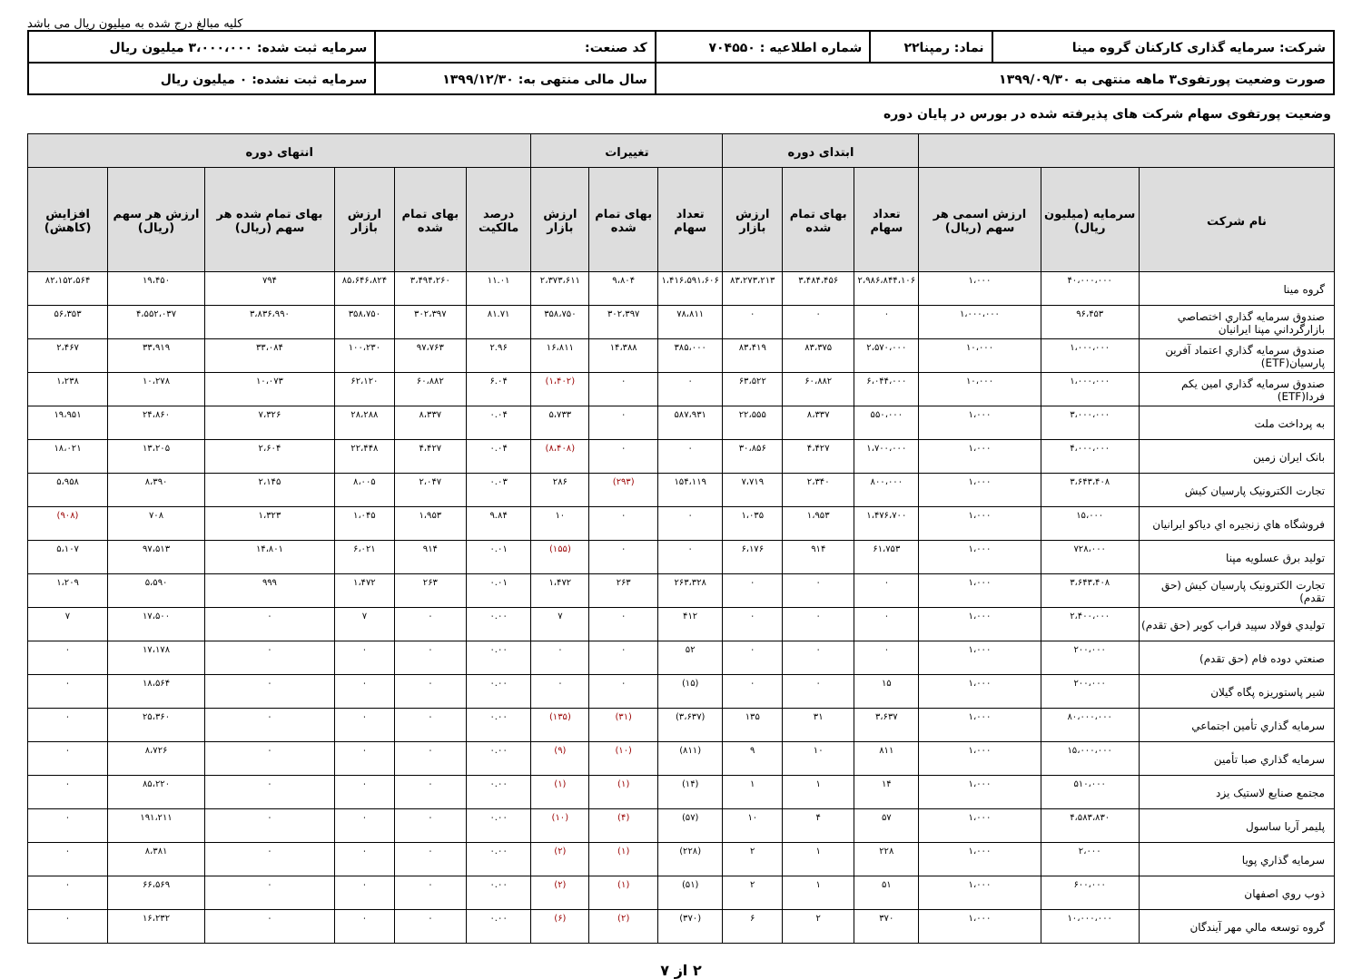کلیه مبالغ درج شده به میلیون ریال می باشد
| شرکت: سرمایه گذاری کارکنان گروه مینا | نماد: رمپنا۲۲ | شماره اطلاعیه : ۷۰۴۵۵۰ | کد صنعت: | سرمایه ثبت شده: ۳،۰۰۰،۰۰۰ میلیون ریال |
| صورت وضعیت پورتفوی۳ ماهه منتهی به ۱۳۹۹/۰۹/۳۰ | | | سال مالی منتهی به: ۱۳۹۹/۱۲/۳۰ | سرمایه ثبت نشده: ۰ میلیون ریال |
وضعیت پورتفوی سهام شرکت های پذیرفته شده در بورس در پایان دوره
| | | | ابتدای دوره | | | تغییرات | | | انتهای دوره | | | | | |
| --- | --- | --- | --- | --- | --- | --- | --- | --- | --- | --- | --- | --- | --- | --- |
| نام شرکت | سرمایه (میلیون ریال) | ارزش اسمی هر سهم (ریال) | تعداد سهام | بهای تمام شده | ارزش بازار | تعداد سهام | بهای تمام شده | ارزش بازار | درصد مالکیت | بهای تمام شده | ارزش بازار | بهای تمام شده هر سهم (ریال) | ارزش هر سهم (ریال) | افزایش (کاهش) |
| گروه مینا | ۴۰،۰۰۰،۰۰۰ | ۱،۰۰۰ | ۲،۹۸۶،۸۴۴،۱۰۶ | ۳،۴۸۴،۴۵۶ | ۸۳،۲۷۳،۲۱۳ | ۱،۴۱۶،۵۹۱،۶۰۶ | ۹،۸۰۴ | ۲،۳۷۳،۶۱۱ | ۱۱.۰۱ | ۳،۴۹۴،۲۶۰ | ۸۵،۶۴۶،۸۲۴ | ۷۹۴ | ۱۹،۴۵۰ | ۸۲،۱۵۲،۵۶۴ |
| صندوق سرمایه گذاري اختصاصي بازارگرداني مپنا ایرانیان | ۹۶،۴۵۳ | ۱،۰۰۰،۰۰۰ | ۰ | ۰ | ۰ | ۷۸،۸۱۱ | ۳۰۲،۳۹۷ | ۳۵۸،۷۵۰ | ۸۱.۷۱ | ۳۰۲،۳۹۷ | ۳۵۸،۷۵۰ | ۳،۸۳۶،۹۹۰ | ۴،۵۵۲،۰۳۷ | ۵۶،۳۵۳ |
| صندوق سرمایه گذاري اعتماد آفرین پارسیان(ETF) | ۱،۰۰۰،۰۰۰ | ۱۰،۰۰۰ | ۲،۵۷۰،۰۰۰ | ۸۳،۳۷۵ | ۸۳،۴۱۹ | ۳۸۵،۰۰۰ | ۱۴،۳۸۸ | ۱۶،۸۱۱ | ۲.۹۶ | ۹۷،۷۶۳ | ۱۰۰،۲۳۰ | ۳۳،۰۸۴ | ۳۳،۹۱۹ | ۲،۴۶۷ |
| صندوق سرمایه گذاري امین یکم فردا(ETF) | ۱،۰۰۰،۰۰۰ | ۱۰،۰۰۰ | ۶،۰۴۴،۰۰۰ | ۶۰،۸۸۲ | ۶۳،۵۲۲ | ۰ | ۰ | (۱،۴۰۲) | ۶.۰۴ | ۶۰،۸۸۲ | ۶۲،۱۲۰ | ۱۰،۰۷۳ | ۱۰،۲۷۸ | ۱،۲۳۸ |
| به پرداخت ملت | ۳،۰۰۰،۰۰۰ | ۱،۰۰۰ | ۵۵۰،۰۰۰ | ۸،۳۳۷ | ۲۲،۵۵۵ | ۵۸۷،۹۳۱ | ۰ | ۵،۷۳۳ | ۰.۰۴ | ۸،۳۳۷ | ۲۸،۲۸۸ | ۷،۳۲۶ | ۲۴،۸۶۰ | ۱۹،۹۵۱ |
| بانک ایران زمین | ۴،۰۰۰،۰۰۰ | ۱،۰۰۰ | ۱،۷۰۰،۰۰۰ | ۴،۴۲۷ | ۳۰،۸۵۶ | ۰ | ۰ | (۸،۴۰۸) | ۰.۰۴ | ۴،۴۲۷ | ۲۲،۴۴۸ | ۲،۶۰۴ | ۱۳،۲۰۵ | ۱۸،۰۲۱ |
| تجارت الکترونیک پارسیان کیش | ۳،۶۴۳،۴۰۸ | ۱،۰۰۰ | ۸۰۰،۰۰۰ | ۲،۳۴۰ | ۷،۷۱۹ | ۱۵۴،۱۱۹ | (۲۹۳) | ۲۸۶ | ۰.۰۳ | ۲،۰۴۷ | ۸،۰۰۵ | ۲،۱۴۵ | ۸،۳۹۰ | ۵،۹۵۸ |
| فروشگاه هاي زنجیره اي دیاکو ایرانیان | ۱۵،۰۰۰ | ۱،۰۰۰ | ۱،۴۷۶،۷۰۰ | ۱،۹۵۳ | ۱،۰۳۵ | ۰ | ۰ | ۱۰ | ۹.۸۴ | ۱،۹۵۳ | ۱،۰۴۵ | ۱،۳۲۳ | ۷۰۸ | (۹۰۸) |
| تولید برق عسلویه مپنا | ۷۲۸،۰۰۰ | ۱،۰۰۰ | ۶۱،۷۵۳ | ۹۱۴ | ۶،۱۷۶ | ۰ | ۰ | (۱۵۵) | ۰.۰۱ | ۹۱۴ | ۶،۰۲۱ | ۱۴،۸۰۱ | ۹۷،۵۱۳ | ۵،۱۰۷ |
| تجارت الکترونیک پارسیان کیش (حق تقدم) | ۳،۶۴۳،۴۰۸ | ۱،۰۰۰ | ۰ | ۰ | ۰ | ۲۶۳،۳۲۸ | ۲۶۳ | ۱،۴۷۲ | ۰.۰۱ | ۲۶۳ | ۱،۴۷۲ | ۹۹۹ | ۵،۵۹۰ | ۱،۲۰۹ |
| توليدي فولاد سپید فراب کویر (حق تقدم) | ۲،۴۰۰،۰۰۰ | ۱،۰۰۰ | ۰ | ۰ | ۰ | ۴۱۲ | ۰ | ۷ | ۰.۰۰ | ۰ | ۷ | ۰ | ۱۷،۵۰۰ | ۷ |
| صنعتي دوده فام (حق تقدم) | ۲۰۰،۰۰۰ | ۱،۰۰۰ | ۰ | ۰ | ۰ | ۵۲ | ۰ | ۰ | ۰.۰۰ | ۰ | ۰ | ۰ | ۱۷،۱۷۸ | ۰ |
| شیر پاستوریزه پگاه گیلان | ۲۰۰،۰۰۰ | ۱،۰۰۰ | ۱۵ | ۰ | ۰ | (۱۵) | ۰ | ۰ | ۰.۰۰ | ۰ | ۰ | ۰ | ۱۸،۵۶۴ | ۰ |
| سرمایه گذاري تأمین اجتماعي | ۸۰،۰۰۰،۰۰۰ | ۱،۰۰۰ | ۳،۶۳۷ | ۳۱ | ۱۳۵ | (۳،۶۳۷) | (۳۱) | (۱۳۵) | ۰.۰۰ | ۰ | ۰ | ۰ | ۲۵،۳۶۰ | ۰ |
| سرمایه گذاري صبا تأمین | ۱۵،۰۰۰،۰۰۰ | ۱،۰۰۰ | ۸۱۱ | ۱۰ | ۹ | (۸۱۱) | (۱۰) | (۹) | ۰.۰۰ | ۰ | ۰ | ۰ | ۸،۷۲۶ | ۰ |
| مجتمع صنایع لاستیک یزد | ۵۱۰،۰۰۰ | ۱،۰۰۰ | ۱۴ | ۱ | ۱ | (۱۴) | (۱) | (۱) | ۰.۰۰ | ۰ | ۰ | ۰ | ۸۵،۲۲۰ | ۰ |
| پلیمر آریا ساسول | ۴،۵۸۳،۸۳۰ | ۱،۰۰۰ | ۵۷ | ۴ | ۱۰ | (۵۷) | (۴) | (۱۰) | ۰.۰۰ | ۰ | ۰ | ۰ | ۱۹۱،۲۱۱ | ۰ |
| سرمایه گذاري پویا | ۲،۰۰۰ | ۱،۰۰۰ | ۲۲۸ | ۱ | ۲ | (۲۲۸) | (۱) | (۲) | ۰.۰۰ | ۰ | ۰ | ۰ | ۸،۳۸۱ | ۰ |
| ذوب روي اصفهان | ۶۰۰،۰۰۰ | ۱،۰۰۰ | ۵۱ | ۱ | ۲ | (۵۱) | (۱) | (۲) | ۰.۰۰ | ۰ | ۰ | ۰ | ۶۶،۵۶۹ | ۰ |
| گروه توسعه مالي مهر آیندگان | ۱۰،۰۰۰،۰۰۰ | ۱،۰۰۰ | ۳۷۰ | ۲ | ۶ | (۳۷۰) | (۲) | (۶) | ۰.۰۰ | ۰ | ۰ | ۰ | ۱۶،۲۳۲ | ۰ |
۲ از ۷